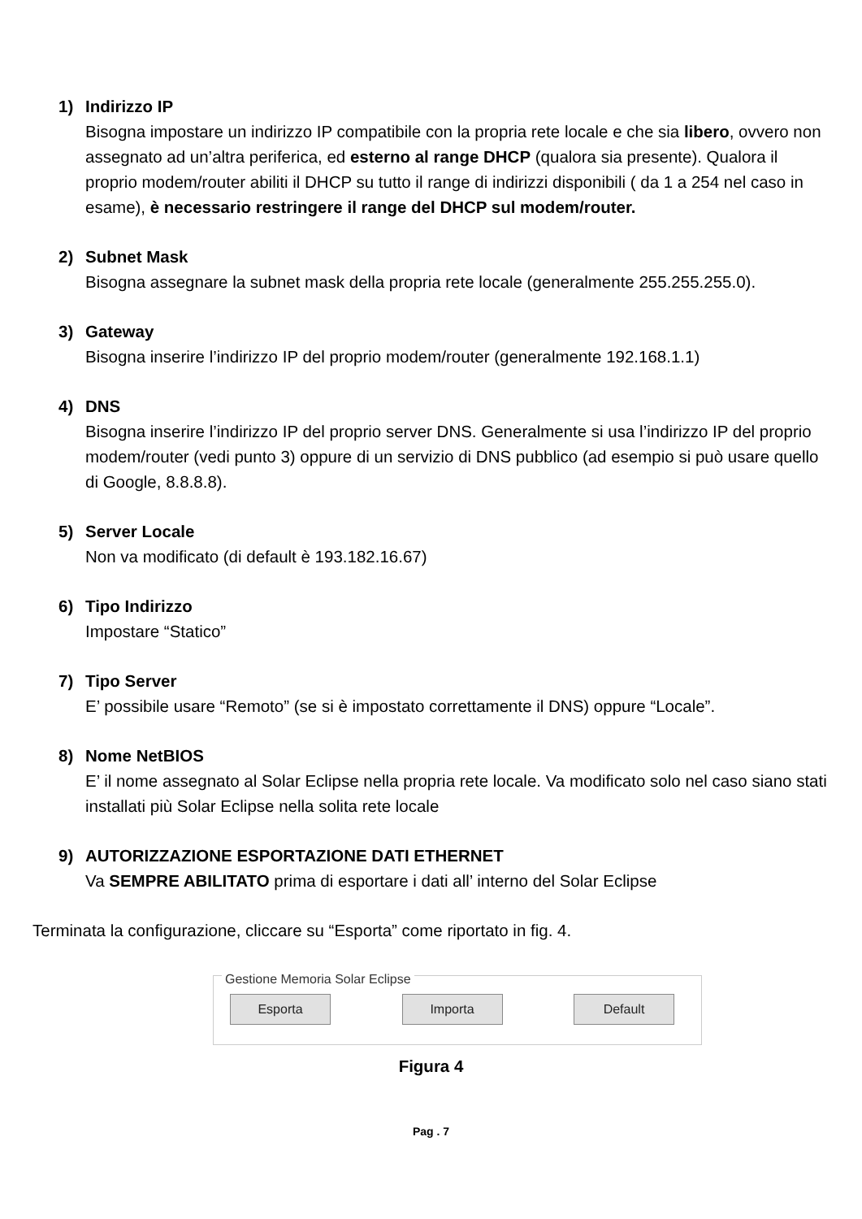1) Indirizzo IP
Bisogna impostare un indirizzo IP compatibile con la propria rete locale e che sia libero, ovvero non assegnato ad un’altra periferica, ed esterno al range DHCP (qualora sia presente). Qualora il proprio modem/router abiliti il DHCP su tutto il range di indirizzi disponibili ( da 1 a 254 nel caso in esame), è necessario restringere il range del DHCP sul modem/router.
2) Subnet Mask
Bisogna assegnare la subnet mask della propria rete locale (generalmente 255.255.255.0).
3) Gateway
Bisogna inserire l’indirizzo IP del proprio modem/router (generalmente 192.168.1.1)
4) DNS
Bisogna inserire l’indirizzo IP del proprio server DNS. Generalmente si usa l’indirizzo IP del proprio modem/router (vedi punto 3) oppure di un servizio di DNS pubblico (ad esempio si può usare quello di Google, 8.8.8.8).
5) Server Locale
Non va modificato (di default è 193.182.16.67)
6) Tipo Indirizzo
Impostare “Statico”
7) Tipo Server
E’ possibile usare “Remoto” (se si è impostato correttamente il DNS) oppure “Locale”.
8) Nome NetBIOS
E’ il nome assegnato al Solar Eclipse nella propria rete locale. Va modificato solo nel caso siano stati installati più Solar Eclipse nella solita rete locale
9) AUTORIZZAZIONE ESPORTAZIONE DATI ETHERNET
Va SEMPRE ABILITATO prima di esportare i dati all’ interno del Solar Eclipse
Terminata la configurazione, cliccare su “Esporta” come riportato in fig. 4.
Gestione Memoria Solar Eclipse
Esporta Importa Default
Figura 4
Pag . 7